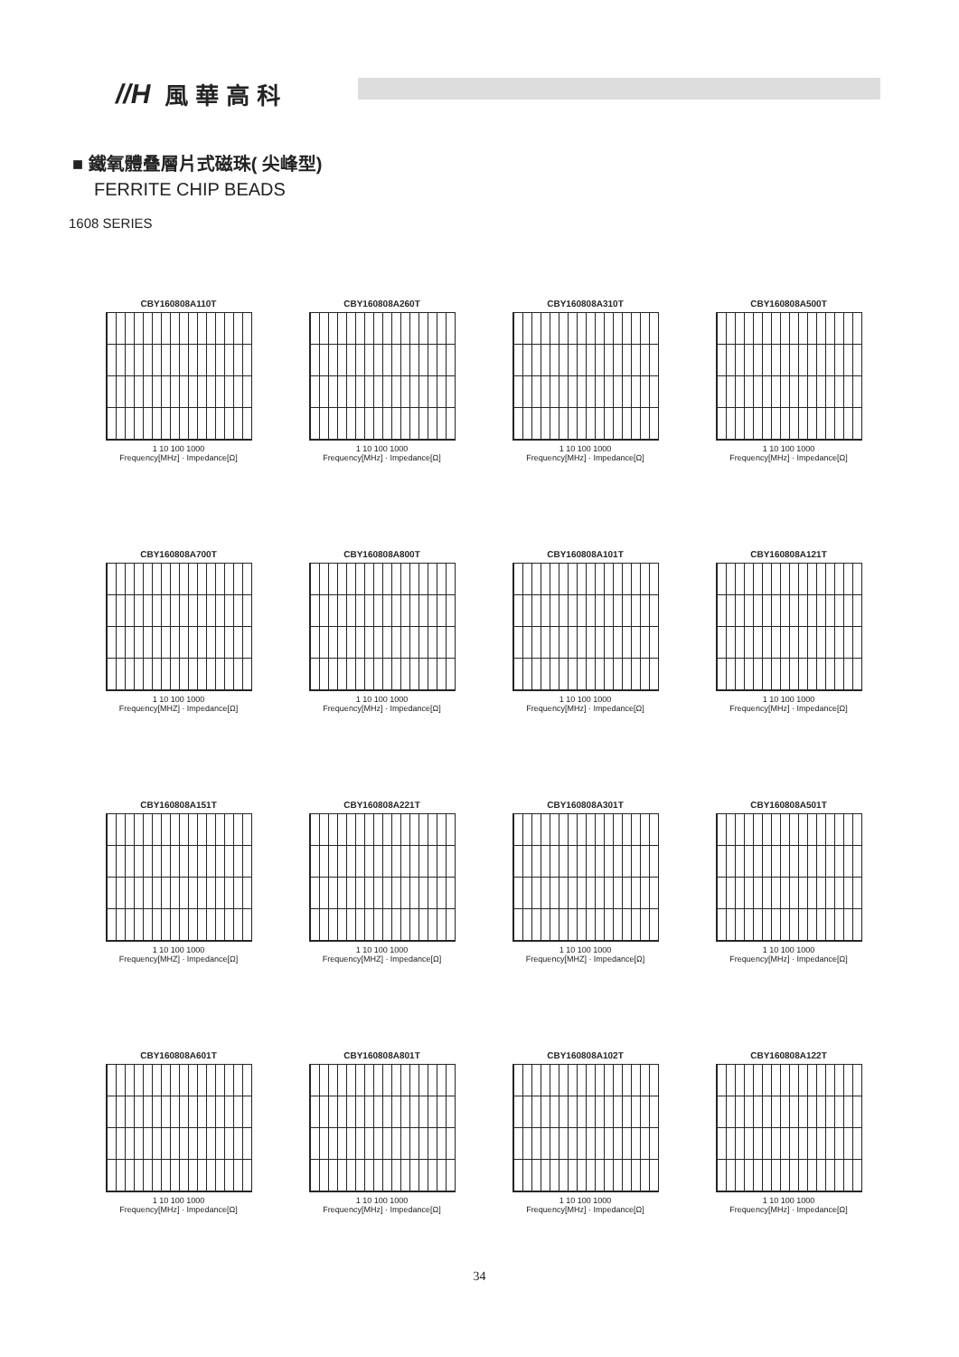//H 風華高科
■ 鐵氧體叠層片式磁珠( 尖峰型)
FERRITE CHIP BEADS
1608 SERIES
CBY160808A110T
1 10 100 1000
Frequency[MHz] · Impedance[Ω]
CBY160808A260T
1 10 100 1000
Frequency[MHz] · Impedance[Ω]
CBY160808A310T
1 10 100 1000
Frequency[MHz] · Impedance[Ω]
CBY160808A500T
1 10 100 1000
Frequency[MHz] · Impedance[Ω]
CBY160808A700T
1 10 100 1000
Frequency[MHZ] · Impedance[Ω]
CBY160808A800T
1 10 100 1000
Frequency[MHz] · Impedance[Ω]
CBY160808A101T
1 10 100 1000
Frequency[MHz] · Impedance[Ω]
CBY160808A121T
1 10 100 1000
Frequency[MHz] · Impedance[Ω]
CBY160808A151T
1 10 100 1000
Frequency[MHZ] · Impedance[Ω]
CBY160808A221T
1 10 100 1000
Frequency[MHZ] · Impedance[Ω]
CBY160808A301T
1 10 100 1000
Frequency[MHZ] · Impedance[Ω]
CBY160808A501T
1 10 100 1000
Frequency[MHz] · Impedance[Ω]
CBY160808A601T
1 10 100 1000
Frequency[MHz] · Impedance[Ω]
CBY160808A801T
1 10 100 1000
Frequency[MHz] · Impedance[Ω]
CBY160808A102T
1 10 100 1000
Frequency[MHz] · Impedance[Ω]
CBY160808A122T
1 10 100 1000
Frequency[MHz] · Impedance[Ω]
34